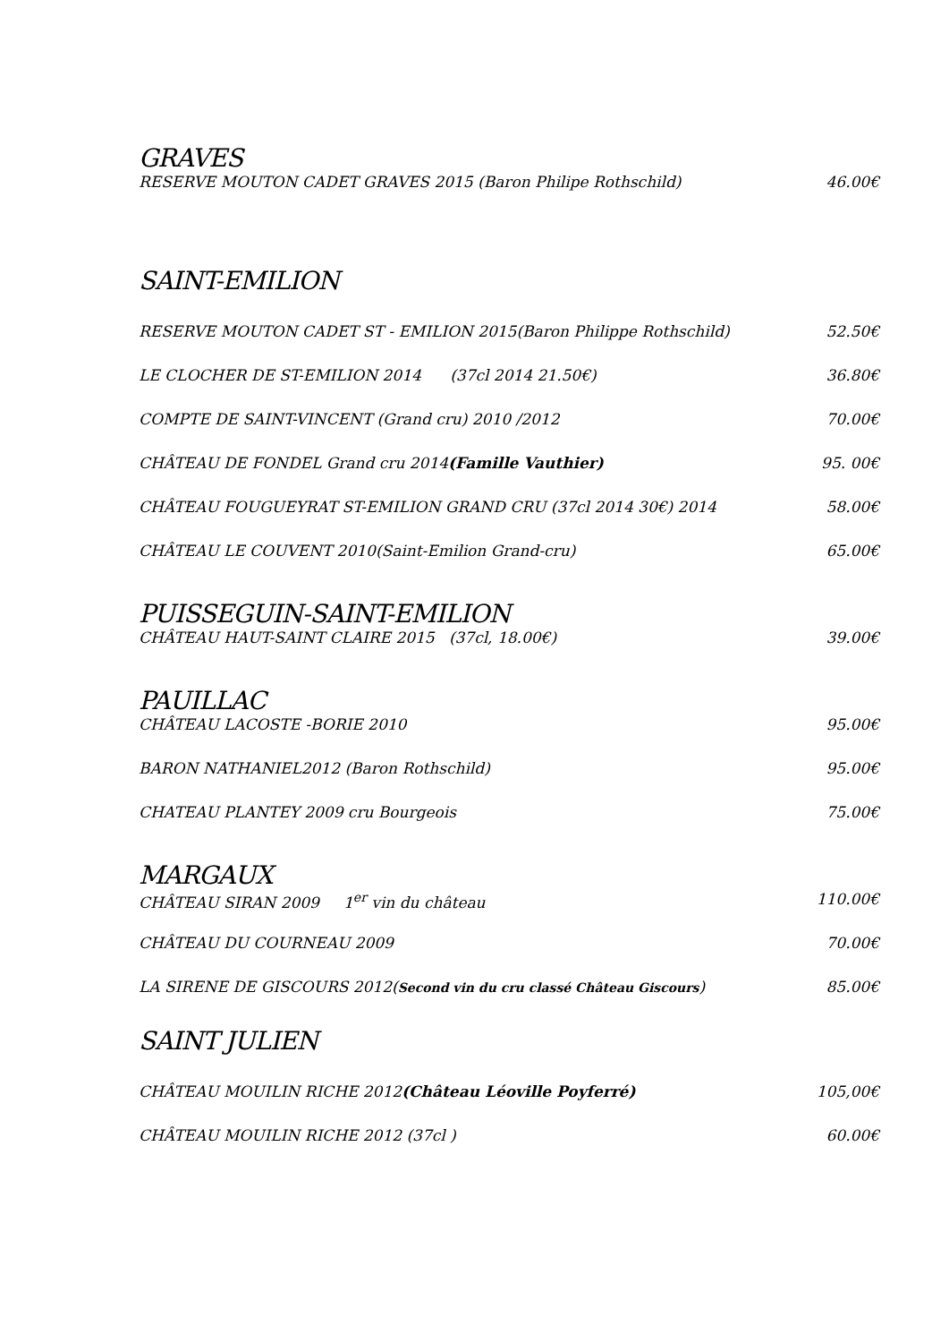GRAVES
RESERVE MOUTON CADET GRAVES 2015 (Baron Philipe Rothschild) 46.00€
SAINT-EMILION
RESERVE MOUTON CADET ST - EMILION 2015(Baron Philippe Rothschild) 52.50€
LE CLOCHER DE ST-EMILION 2014 (37cl 2014 21.50€) 36.80€
COMPTE DE SAINT-VINCENT (Grand cru) 2010 /2012 70.00€
CHÂTEAU DE FONDEL Grand cru 2014(Famille Vauthier) 95. 00€
CHÂTEAU FOUGUEYRAT ST-EMILION GRAND CRU (37cl 2014 30€) 2014 58.00€
CHÂTEAU LE COUVENT 2010(Saint-Emilion Grand-cru) 65.00€
PUISSEGUIN-SAINT-EMILION
CHÂTEAU HAUT-SAINT CLAIRE 2015 (37cl, 18.00€) 39.00€
PAUILLAC
CHÂTEAU LACOSTE -BORIE 2010 95.00€
BARON NATHANIEL2012 (Baron Rothschild) 95.00€
CHATEAU PLANTEY 2009 cru Bourgeois 75.00€
MARGAUX
CHÂTEAU SIRAN 2009 1<sup>er</sup> vin du château 110.00€
CHÂTEAU DU COURNEAU 2009 70.00€
LA SIRENE DE GISCOURS 2012(Second vin du cru classé Château Giscours) 85.00€
SAINT JULIEN
CHÂTEAU MOUILIN RICHE 2012(Château Léoville Poyferré) 105,00€
CHÂTEAU MOUILIN RICHE 2012 (37cl ) 60.00€